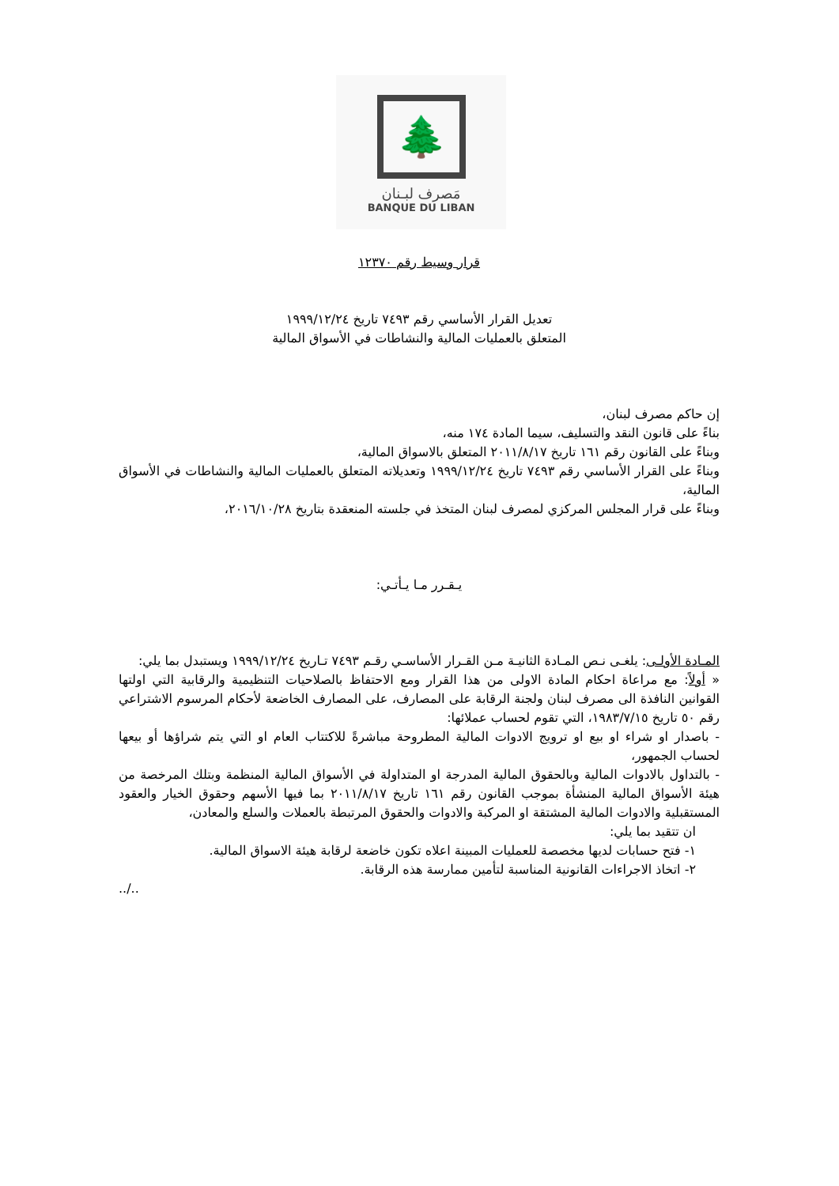🌲
مَصرف لبـنان
BANQUE DU LIBAN
قرار وسيط رقم ١٢٣٧٠
تعديل القرار الأساسي رقم ٧٤٩٣ تاريخ ١٩٩٩/١٢/٢٤
المتعلق بالعمليات المالية والنشاطات في الأسواق المالية
إن حاكم مصرف لبنان،
بناءً على قانون النقد والتسليف، سيما المادة ١٧٤ منه،
وبناءً على القانون رقم ١٦١ تاريخ ٢٠١١/٨/١٧ المتعلق بالاسواق المالية،
وبناءً على القرار الأساسي رقم ٧٤٩٣ تاريخ ١٩٩٩/١٢/٢٤ وتعديلاته المتعلق بالعمليات المالية والنشاطات في الأسواق المالية،
وبناءً على قرار المجلس المركزي لمصرف لبنان المتخذ في جلسته المنعقدة بتاريخ ٢٠١٦/١٠/٢٨،
يـقـرر مـا يـأتـي:
المـادة الأولـى: يلغـى نـص المـادة الثانيـة مـن القـرار الأساسـي رقـم ٧٤٩٣ تـاريخ ١٩٩٩/١٢/٢٤ ويستبدل بما يلي:
« أولاً: مع مراعاة احكام المادة الاولى من هذا القرار ومع الاحتفاظ بالصلاحيات التنظيمية والرقابية التي اولتها القوانين النافذة الى مصرف لبنان ولجنة الرقابة على المصارف، على المصارف الخاضعة لأحكام المرسوم الاشتراعي رقم ٥٠ تاريخ ١٩٨٣/٧/١٥، التي تقوم لحساب عملائها:
- باصدار او شراء او بيع او ترويج الادوات المالية المطروحة مباشرةً للاكتتاب العام او التي يتم شراؤها أو بيعها لحساب الجمهور،
- بالتداول بالادوات المالية وبالحقوق المالية المدرجة او المتداولة في الأسواق المالية المنظمة وبتلك المرخصة من هيئة الأسواق المالية المنشأة بموجب القانون رقم ١٦١ تاريخ ٢٠١١/٨/١٧ بما فيها الأسهم وحقوق الخيار والعقود المستقبلية والادوات المالية المشتقة او المركبة والادوات والحقوق المرتبطة بالعملات والسلع والمعادن،
ان تتقيد بما يلي:
١- فتح حسابات لديها مخصصة للعمليات المبينة اعلاه تكون خاضعة لرقابة هيئة الاسواق المالية.
٢- اتخاذ الاجراءات القانونية المناسبة لتأمين ممارسة هذه الرقابة.
../..